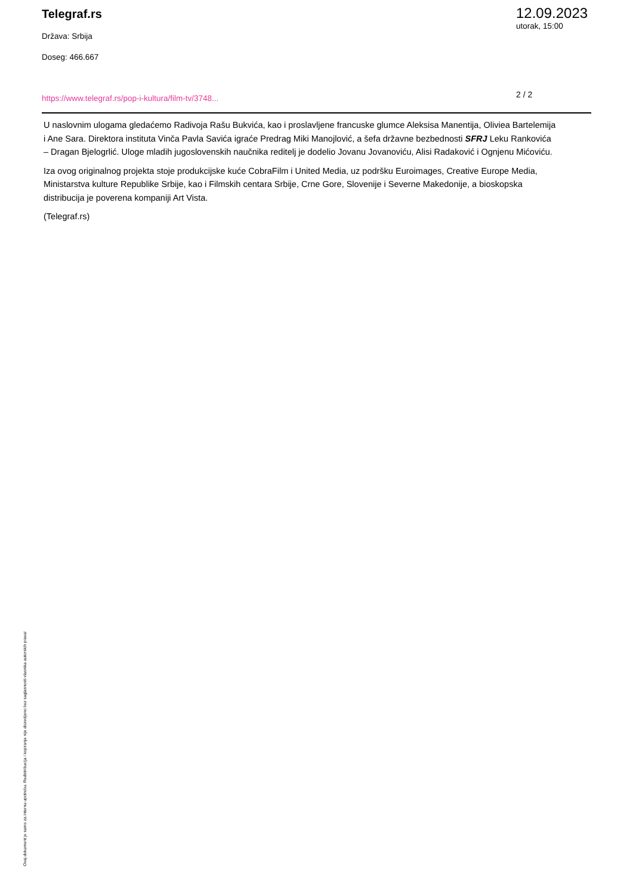Telegraf.rs
Država: Srbija
Doseg: 466.667
12.09.2023
utorak, 15:00
https://www.telegraf.rs/pop-i-kultura/film-tv/3748...
2 / 2
U naslovnim ulogama gledaćemo Radivoja Rašu Bukvića, kao i proslavljene francuske glumce Aleksisa Manentija, Oliviea Bartelemija i Ane Sara. Direktora instituta Vinča Pavla Savića igraće Predrag Miki Manojlović, a šefa državne bezbednosti SFRJ Leku Rankovića – Dragan Bjelogrlić. Uloge mladih jugoslovenskih naučnika reditelj je dodelio Jovanu Jovanoviću, Alisi Radaković i Ognjenu Mićoviću.
Iza ovog originalnog projekta stoje produkcijske kuće CobraFilm i United Media, uz podršku Euroimages, Creative Europe Media, Ministarstva kulture Republike Srbije, kao i Filmskih centara Srbije, Crne Gore, Slovenije i Severne Makedonije, a bioskopska distribucija je poverena kompaniji Art Vista.
(Telegraf.rs)
Ovaj dokument je samo za internu upotrebu. Redistribucija i kopiranje nije dozvoljeno bez saglasnosti vlasnika autorskih prava!